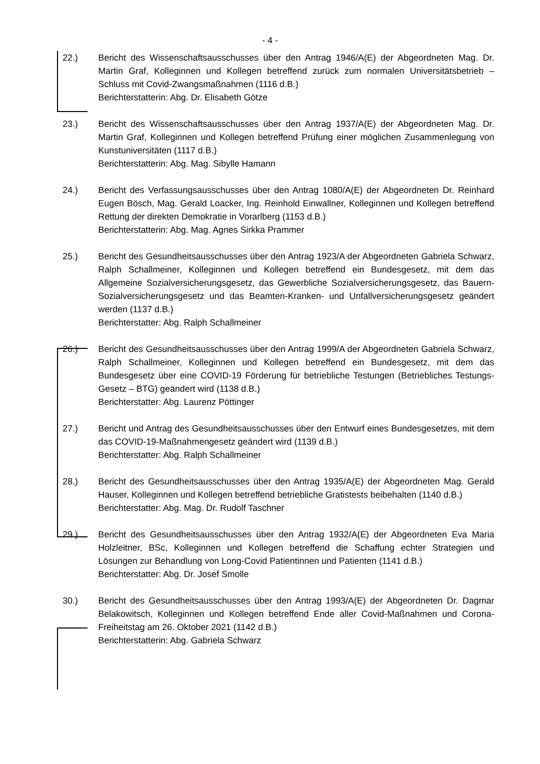- 4 -
22.) Bericht des Wissenschaftsausschusses über den Antrag 1946/A(E) der Abgeordneten Mag. Dr. Martin Graf, Kolleginnen und Kollegen betreffend zurück zum normalen Universitätsbetrieb – Schluss mit Covid-Zwangsmaßnahmen (1116 d.B.)
Berichterstatterin: Abg. Dr. Elisabeth Götze
23.) Bericht des Wissenschaftsausschusses über den Antrag 1937/A(E) der Abgeordneten Mag. Dr. Martin Graf, Kolleginnen und Kollegen betreffend Prüfung einer möglichen Zusammenlegung von Kunstuniversitäten (1117 d.B.)
Berichterstatterin: Abg. Mag. Sibylle Hamann
24.) Bericht des Verfassungsausschusses über den Antrag 1080/A(E) der Abgeordneten Dr. Reinhard Eugen Bösch, Mag. Gerald Loacker, Ing. Reinhold Einwallner, Kolleginnen und Kollegen betreffend Rettung der direkten Demokratie in Vorarlberg (1153 d.B.)
Berichterstatterin: Abg. Mag. Agnes Sirkka Prammer
25.) Bericht des Gesundheitsausschusses über den Antrag 1923/A der Abgeordneten Gabriela Schwarz, Ralph Schallmeiner, Kolleginnen und Kollegen betreffend ein Bundesgesetz, mit dem das Allgemeine Sozialversicherungsgesetz, das Gewerbliche Sozialversicherungsgesetz, das Bauern-Sozialversicherungsgesetz und das Beamten-Kranken- und Unfallversicherungsgesetz geändert werden (1137 d.B.)
Berichterstatter: Abg. Ralph Schallmeiner
26.) Bericht des Gesundheitsausschusses über den Antrag 1999/A der Abgeordneten Gabriela Schwarz, Ralph Schallmeiner, Kolleginnen und Kollegen betreffend ein Bundesgesetz, mit dem das Bundesgesetz über eine COVID-19 Förderung für betriebliche Testungen (Betriebliches Testungs-Gesetz – BTG) geändert wird (1138 d.B.)
Berichterstatter: Abg. Laurenz Pöttinger
27.) Bericht und Antrag des Gesundheitsausschusses über den Entwurf eines Bundesgesetzes, mit dem das COVID-19-Maßnahmengesetz geändert wird (1139 d.B.)
Berichterstatter: Abg. Ralph Schallmeiner
28.) Bericht des Gesundheitsausschusses über den Antrag 1935/A(E) der Abgeordneten Mag. Gerald Hauser, Kolleginnen und Kollegen betreffend betriebliche Gratistests beibehalten (1140 d.B.)
Berichterstatter: Abg. Mag. Dr. Rudolf Taschner
29.) Bericht des Gesundheitsausschusses über den Antrag 1932/A(E) der Abgeordneten Eva Maria Holzleitner, BSc, Kolleginnen und Kollegen betreffend die Schaffung echter Strategien und Lösungen zur Behandlung von Long-Covid Patientinnen und Patienten (1141 d.B.)
Berichterstatter: Abg. Dr. Josef Smolle
30.) Bericht des Gesundheitsausschusses über den Antrag 1993/A(E) der Abgeordneten Dr. Dagmar Belakowitsch, Kolleginnen und Kollegen betreffend Ende aller Covid-Maßnahmen und Corona-Freiheitstag am 26. Oktober 2021 (1142 d.B.)
Berichterstatterin: Abg. Gabriela Schwarz